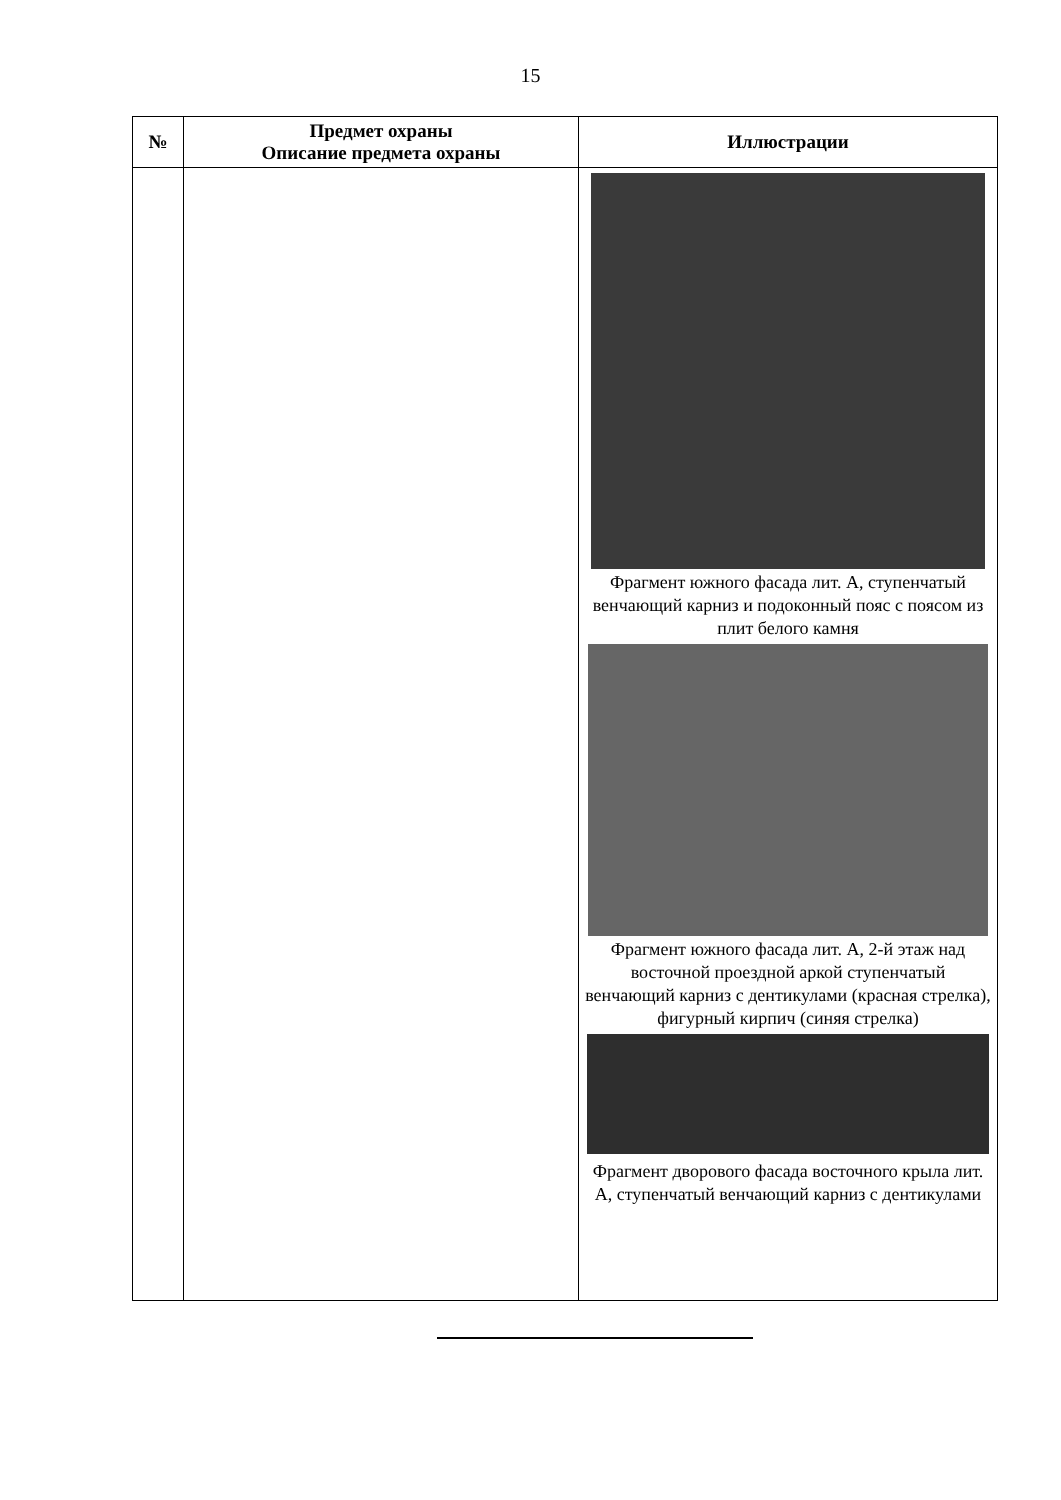15
| № | Предмет охраны Описание предмета охраны | Иллюстрации |
| --- | --- | --- |
| | | Фрагмент южного фасада лит. А, ступенчатый венчающий карниз и подоконный пояс с поясом из плит белого камня Фрагмент южного фасада лит. А, 2-й этаж над восточной проездной аркой ступенчатый венчающий карниз с дентикулами (красная стрелка), фигурный кирпич (синяя стрелка) Фрагмент дворового фасада восточного крыла лит. А, ступенчатый венчающий карниз с дентикулами |